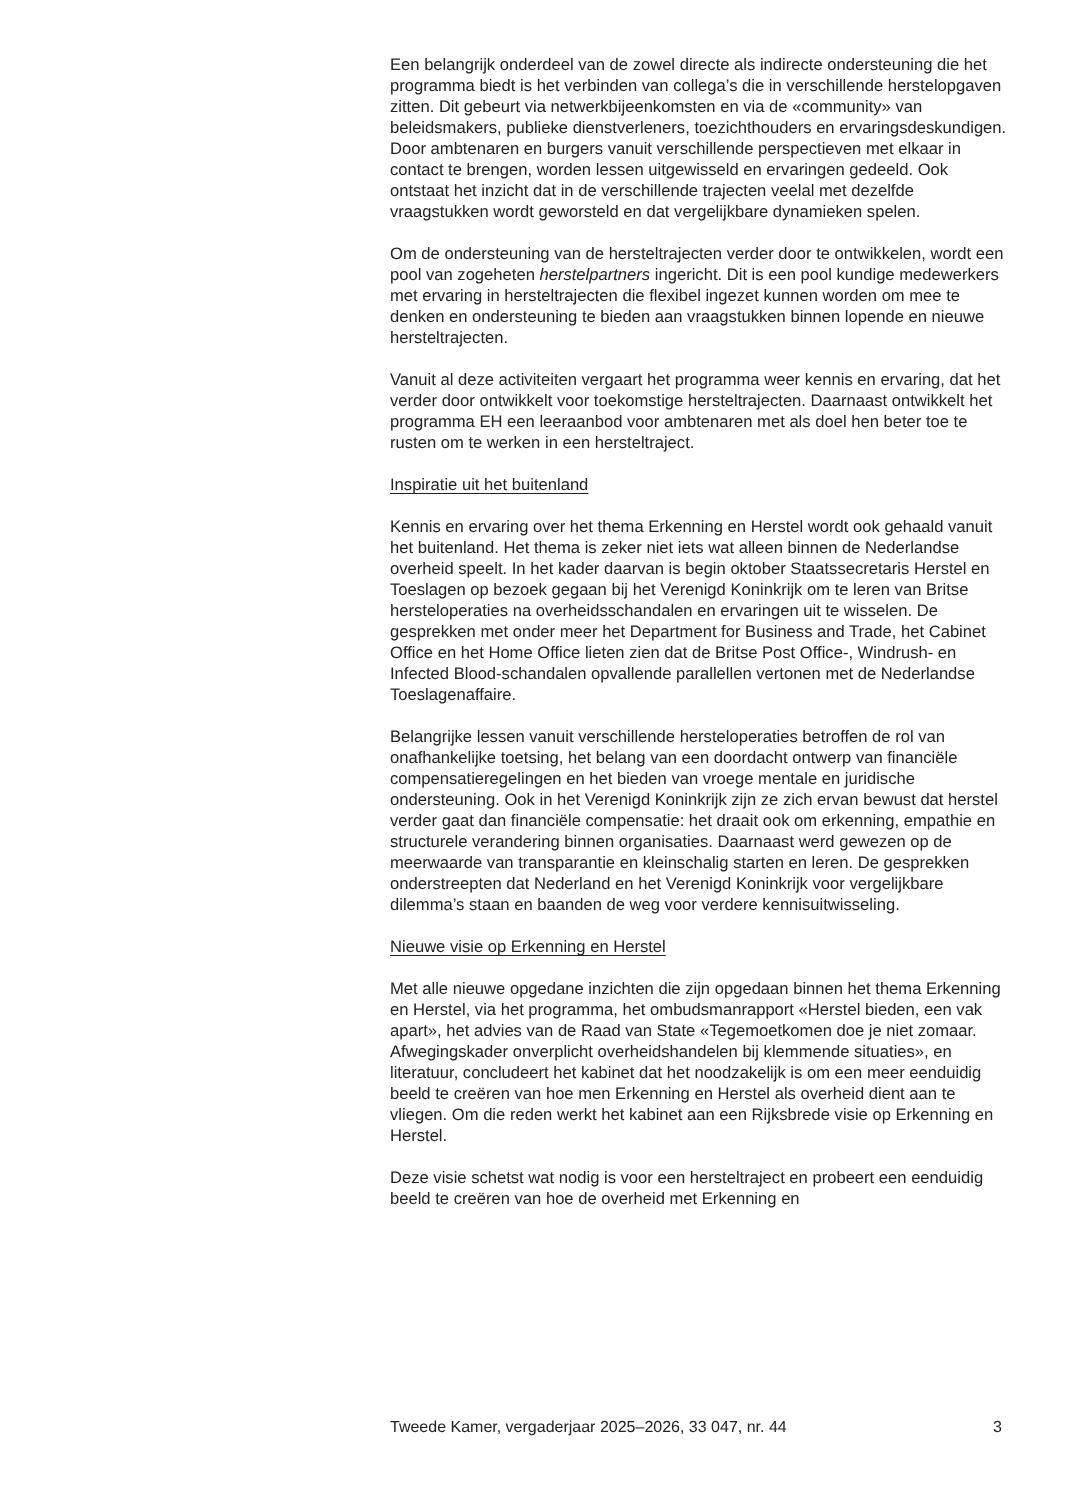Een belangrijk onderdeel van de zowel directe als indirecte ondersteuning die het programma biedt is het verbinden van collega’s die in verschillende herstelopgaven zitten. Dit gebeurt via netwerkbijeenkomsten en via de «community» van beleidsmakers, publieke dienstverleners, toezichthouders en ervaringsdeskundigen. Door ambtenaren en burgers vanuit verschillende perspectieven met elkaar in contact te brengen, worden lessen uitgewisseld en ervaringen gedeeld. Ook ontstaat het inzicht dat in de verschillende trajecten veelal met dezelfde vraagstukken wordt geworsteld en dat vergelijkbare dynamieken spelen.
Om de ondersteuning van de hersteltrajecten verder door te ontwikkelen, wordt een pool van zogeheten herstelpartners ingericht. Dit is een pool kundige medewerkers met ervaring in hersteltrajecten die flexibel ingezet kunnen worden om mee te denken en ondersteuning te bieden aan vraagstukken binnen lopende en nieuwe hersteltrajecten.
Vanuit al deze activiteiten vergaart het programma weer kennis en ervaring, dat het verder door ontwikkelt voor toekomstige hersteltrajecten. Daarnaast ontwikkelt het programma EH een leeraanbod voor ambtenaren met als doel hen beter toe te rusten om te werken in een hersteltraject.
Inspiratie uit het buitenland
Kennis en ervaring over het thema Erkenning en Herstel wordt ook gehaald vanuit het buitenland. Het thema is zeker niet iets wat alleen binnen de Nederlandse overheid speelt. In het kader daarvan is begin oktober Staatssecretaris Herstel en Toeslagen op bezoek gegaan bij het Verenigd Koninkrijk om te leren van Britse hersteloperaties na overheidsschandalen en ervaringen uit te wisselen. De gesprekken met onder meer het Department for Business and Trade, het Cabinet Office en het Home Office lieten zien dat de Britse Post Office-, Windrush- en Infected Blood-schandalen opvallende parallellen vertonen met de Nederlandse Toeslagenaffaire.
Belangrijke lessen vanuit verschillende hersteloperaties betroffen de rol van onafhankelijke toetsing, het belang van een doordacht ontwerp van financiële compensatieregelingen en het bieden van vroege mentale en juridische ondersteuning. Ook in het Verenigd Koninkrijk zijn ze zich ervan bewust dat herstel verder gaat dan financiële compensatie: het draait ook om erkenning, empathie en structurele verandering binnen organisaties. Daarnaast werd gewezen op de meerwaarde van transparantie en kleinschalig starten en leren. De gesprekken onderstreepten dat Nederland en het Verenigd Koninkrijk voor vergelijkbare dilemma’s staan en baanden de weg voor verdere kennisuitwisseling.
Nieuwe visie op Erkenning en Herstel
Met alle nieuwe opgedane inzichten die zijn opgedaan binnen het thema Erkenning en Herstel, via het programma, het ombudsmanrapport «Herstel bieden, een vak apart», het advies van de Raad van State «Tegemoetkomen doe je niet zomaar. Afwegingskader onverplicht overheidshandelen bij klemmende situaties», en literatuur, concludeert het kabinet dat het noodzakelijk is om een meer eenduidig beeld te creëren van hoe men Erkenning en Herstel als overheid dient aan te vliegen. Om die reden werkt het kabinet aan een Rijksbrede visie op Erkenning en Herstel.
Deze visie schetst wat nodig is voor een hersteltraject en probeert een eenduidig beeld te creëren van hoe de overheid met Erkenning en
Tweede Kamer, vergaderjaar 2025–2026, 33 047, nr. 44 3